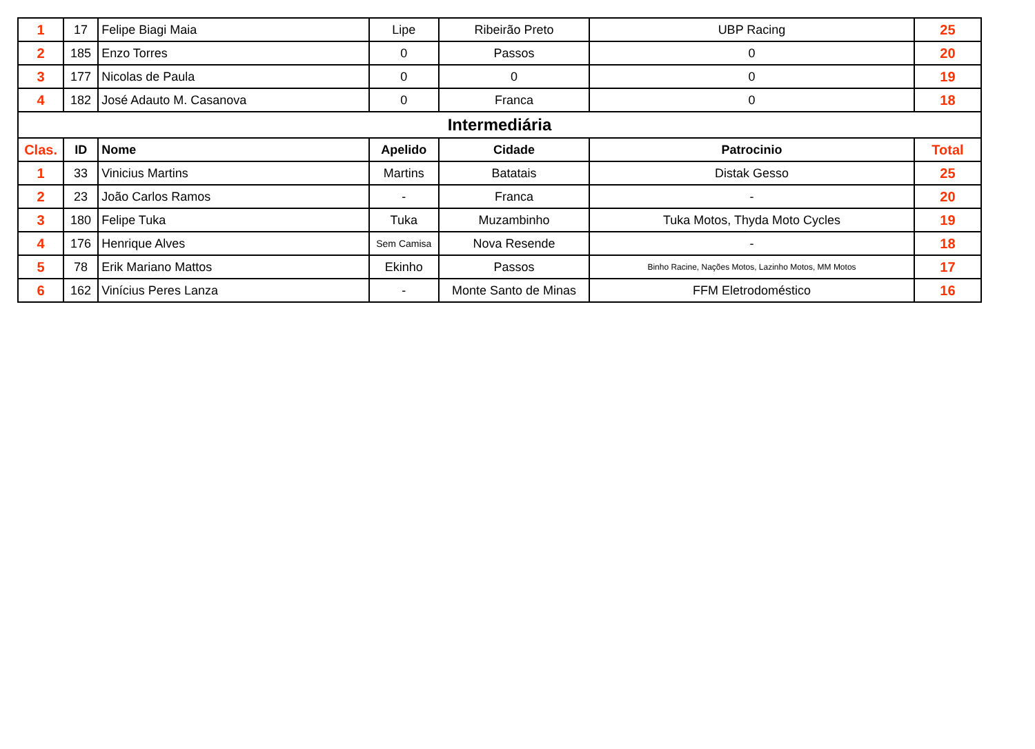| 1 | 17 | Felipe Biagi Maia | Lipe | Ribeirão Preto | UBP Racing | 25 |
| 2 | 185 | Enzo Torres | 0 | Passos | 0 | 20 |
| 3 | 177 | Nicolas de Paula | 0 | 0 | 0 | 19 |
| 4 | 182 | José Adauto M. Casanova | 0 | Franca | 0 | 18 |
| Intermediária | | | | | | |
| Clas. | ID | Nome | Apelido | Cidade | Patrocinio | Total |
| 1 | 33 | Vinicius Martins | Martins | Batatais | Distak Gesso | 25 |
| 2 | 23 | João Carlos Ramos | - | Franca | - | 20 |
| 3 | 180 | Felipe Tuka | Tuka | Muzambinho | Tuka Motos, Thyda Moto Cycles | 19 |
| 4 | 176 | Henrique Alves | Sem Camisa | Nova Resende | - | 18 |
| 5 | 78 | Erik Mariano Mattos | Ekinho | Passos | Binho Racine, Nações Motos, Lazinho Motos, MM Motos | 17 |
| 6 | 162 | Vinícius Peres Lanza | - | Monte Santo de Minas | FFM Eletrodoméstico | 16 |